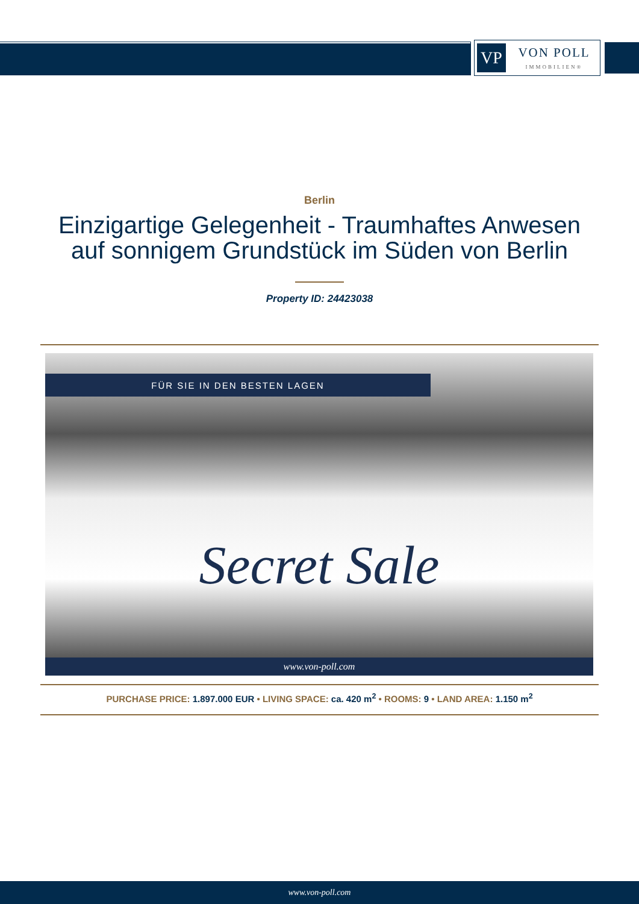VP
VON POLL
IMMOBILIEN®
Berlin
Einzigartige Gelegenheit - Traumhaftes Anwesen
auf sonnigem Grundstück im Süden von Berlin
Property ID: 24423038
FÜR SIE IN DEN BESTEN LAGEN
Secret Sale
www.von-poll.com
PURCHASE PRICE: 1.897.000 EUR • LIVING SPACE: ca. 420 m<sup>2</sup> • ROOMS: 9 • LAND AREA: 1.150 m<sup>2</sup>
www.von-poll.com